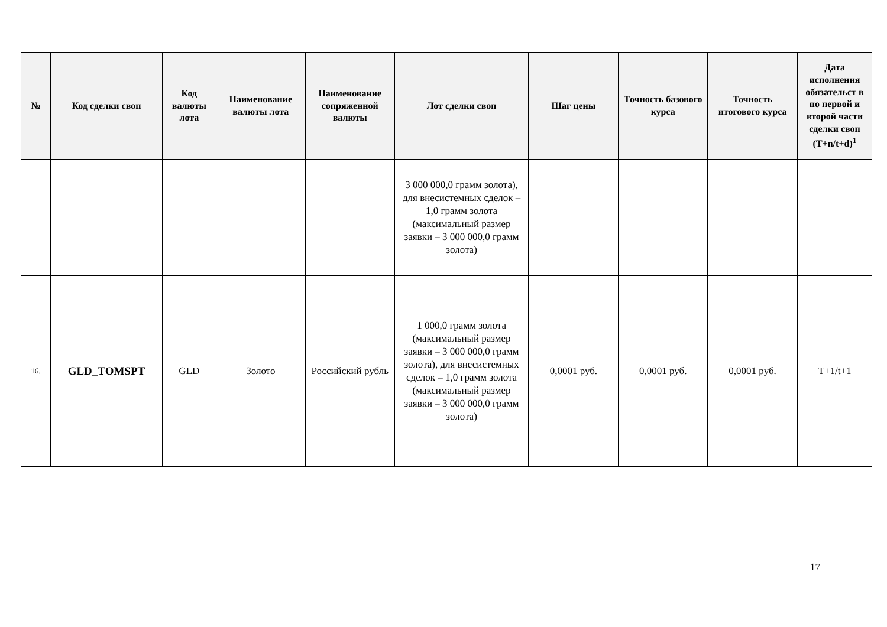| № | Код сделки своп | Код валюты лота | Наименование валюты лота | Наименование сопряженной валюты | Лот сделки своп | Шаг цены | Точность базового курса | Точность итогового курса | Дата исполнения обязательст в по первой и второй части сделки своп (T+n/t+d)<sup>1</sup> |
| --- | --- | --- | --- | --- | --- | --- | --- | --- | --- |
| | | | | | 3 000 000,0 грамм золота), для внесистемных сделок – 1,0 грамм золота (максимальный размер заявки – 3 000 000,0 грамм золота) | | | | |
| 16. | GLD_TOMSPT | GLD | Золото | Российский рубль | 1 000,0 грамм золота (максимальный размер заявки – 3 000 000,0 грамм золота), для внесистемных сделок – 1,0 грамм золота (максимальный размер заявки – 3 000 000,0 грамм золота) | 0,0001 руб. | 0,0001 руб. | 0,0001 руб. | T+1/t+1 |
17